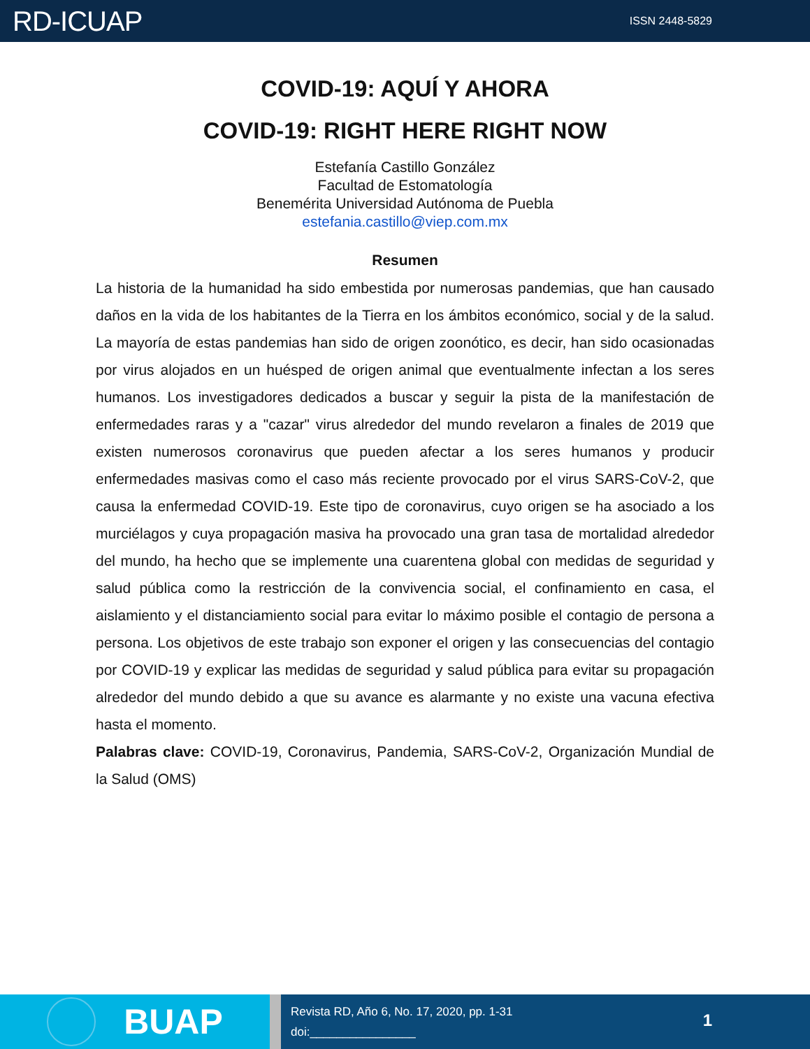RD-ICUAP
ISSN 2448-5829
COVID-19: AQUÍ Y AHORA
COVID-19: RIGHT HERE RIGHT NOW
Estefanía Castillo González
Facultad de Estomatología
Benemérita Universidad Autónoma de Puebla
estefania.castillo@viep.com.mx
Resumen
La historia de la humanidad ha sido embestida por numerosas pandemias, que han causado daños en la vida de los habitantes de la Tierra en los ámbitos económico, social y de la salud. La mayoría de estas pandemias han sido de origen zoonótico, es decir, han sido ocasionadas por virus alojados en un huésped de origen animal que eventualmente infectan a los seres humanos. Los investigadores dedicados a buscar y seguir la pista de la manifestación de enfermedades raras y a "cazar" virus alrededor del mundo revelaron a finales de 2019 que existen numerosos coronavirus que pueden afectar a los seres humanos y producir enfermedades masivas como el caso más reciente provocado por el virus SARS-CoV-2, que causa la enfermedad COVID-19. Este tipo de coronavirus, cuyo origen se ha asociado a los murciélagos y cuya propagación masiva ha provocado una gran tasa de mortalidad alrededor del mundo, ha hecho que se implemente una cuarentena global con medidas de seguridad y salud pública como la restricción de la convivencia social, el confinamiento en casa, el aislamiento y el distanciamiento social para evitar lo máximo posible el contagio de persona a persona. Los objetivos de este trabajo son exponer el origen y las consecuencias del contagio por COVID-19 y explicar las medidas de seguridad y salud pública para evitar su propagación alrededor del mundo debido a que su avance es alarmante y no existe una vacuna efectiva hasta el momento.
Palabras clave: COVID-19, Coronavirus, Pandemia, SARS-CoV-2, Organización Mundial de la Salud (OMS)
BUAP
Revista RD, Año 6, No. 17, 2020, pp. 1-31
doi:________________
1